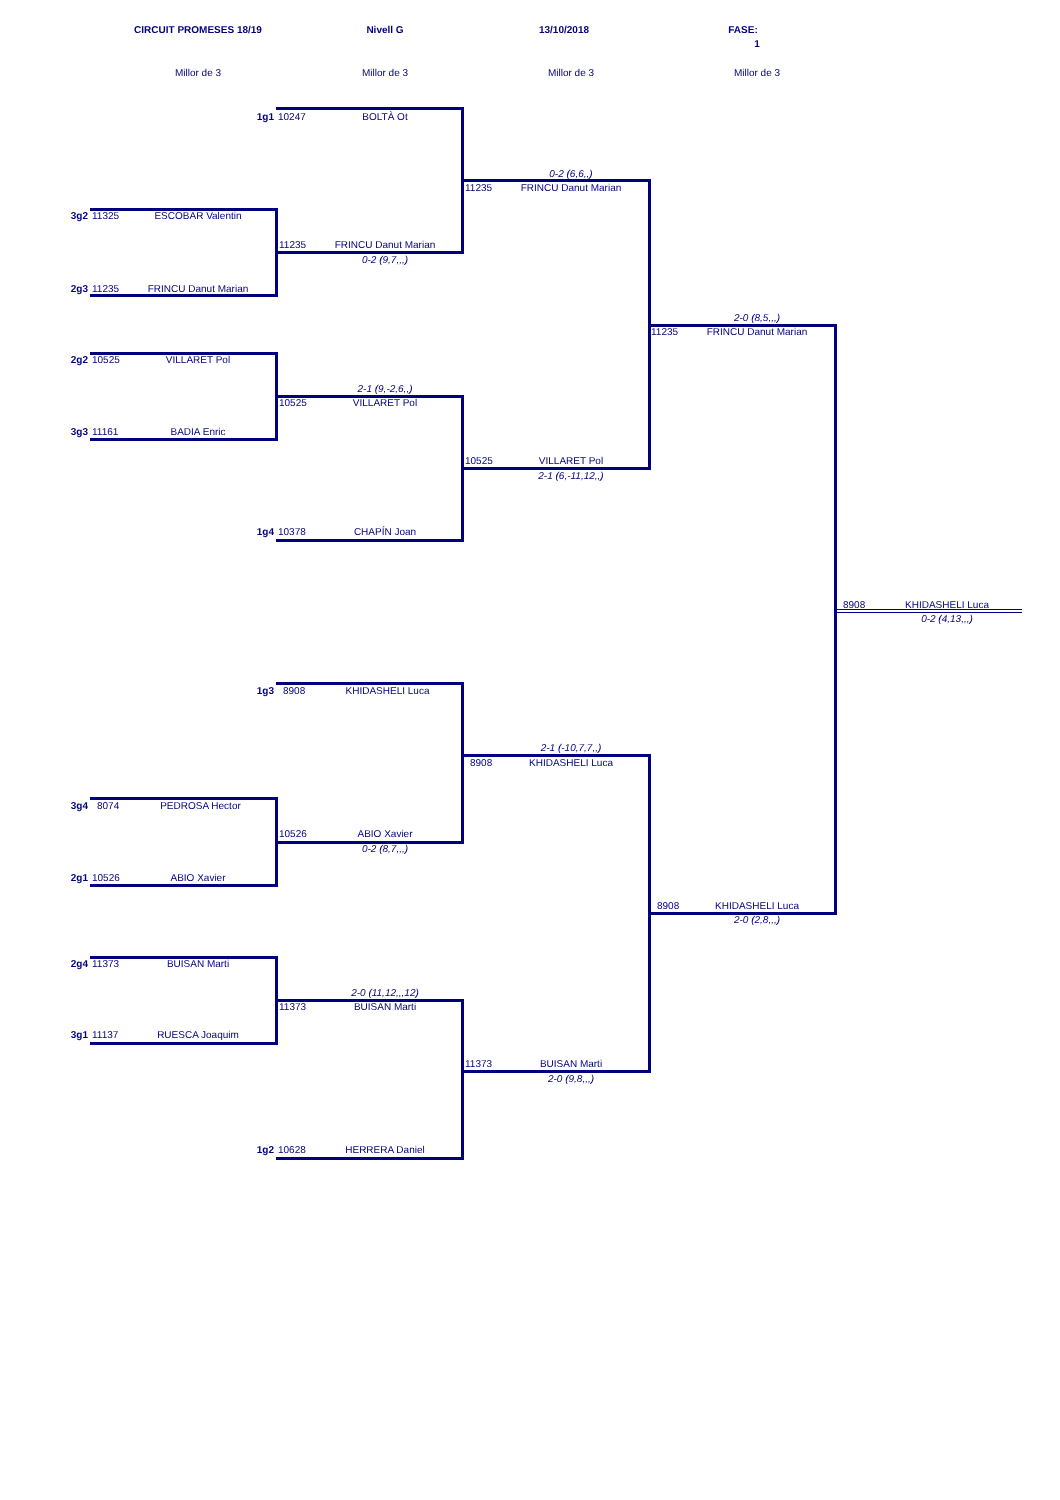CIRCUIT PROMESES 18/19
Nivell G 13/10/2018 FASE:
1
Millor de 3 Millor de 3 Millor de 3 Millor de 3
1g1 10247 BOLTÀ Ot
0-2 (6,6,,)
11235 FRINCU Danut Marian
3g2 11325 ESCOBAR Valentin
11235 FRINCU Danut Marian
0-2 (9,7,,,)
2g3 11235 FRINCU Danut Marian
2-0 (8,5,,,)
11235 FRINCU Danut Marian
2g2 10525 VILLARET Pol
2-1 (9,-2,6,,)
10525 VILLARET Pol
3g3 11161 BADIA Enric
10525 VILLARET Pol
2-1 (6,-11,12,,)
1g4 10378 CHAPÍN Joan
8908 KHIDASHELI Luca
0-2 (4,13,,,)
1g3 8908 KHIDASHELI Luca
2-1 (-10,7,7,,)
8908 KHIDASHELI Luca
3g4 8074 PEDROSA Hector
10526 ABIO Xavier
0-2 (8,7,,,)
2g1 10526 ABIO Xavier
8908 KHIDASHELI Luca
2-0 (2,8,,,)
2g4 11373 BUISAN Marti
2-0 (11,12,,,12)
11373 BUISAN Marti
3g1 11137 RUESCA Joaquim
11373 BUISAN Marti
2-0 (9,8,,,)
1g2 10628 HERRERA Daniel